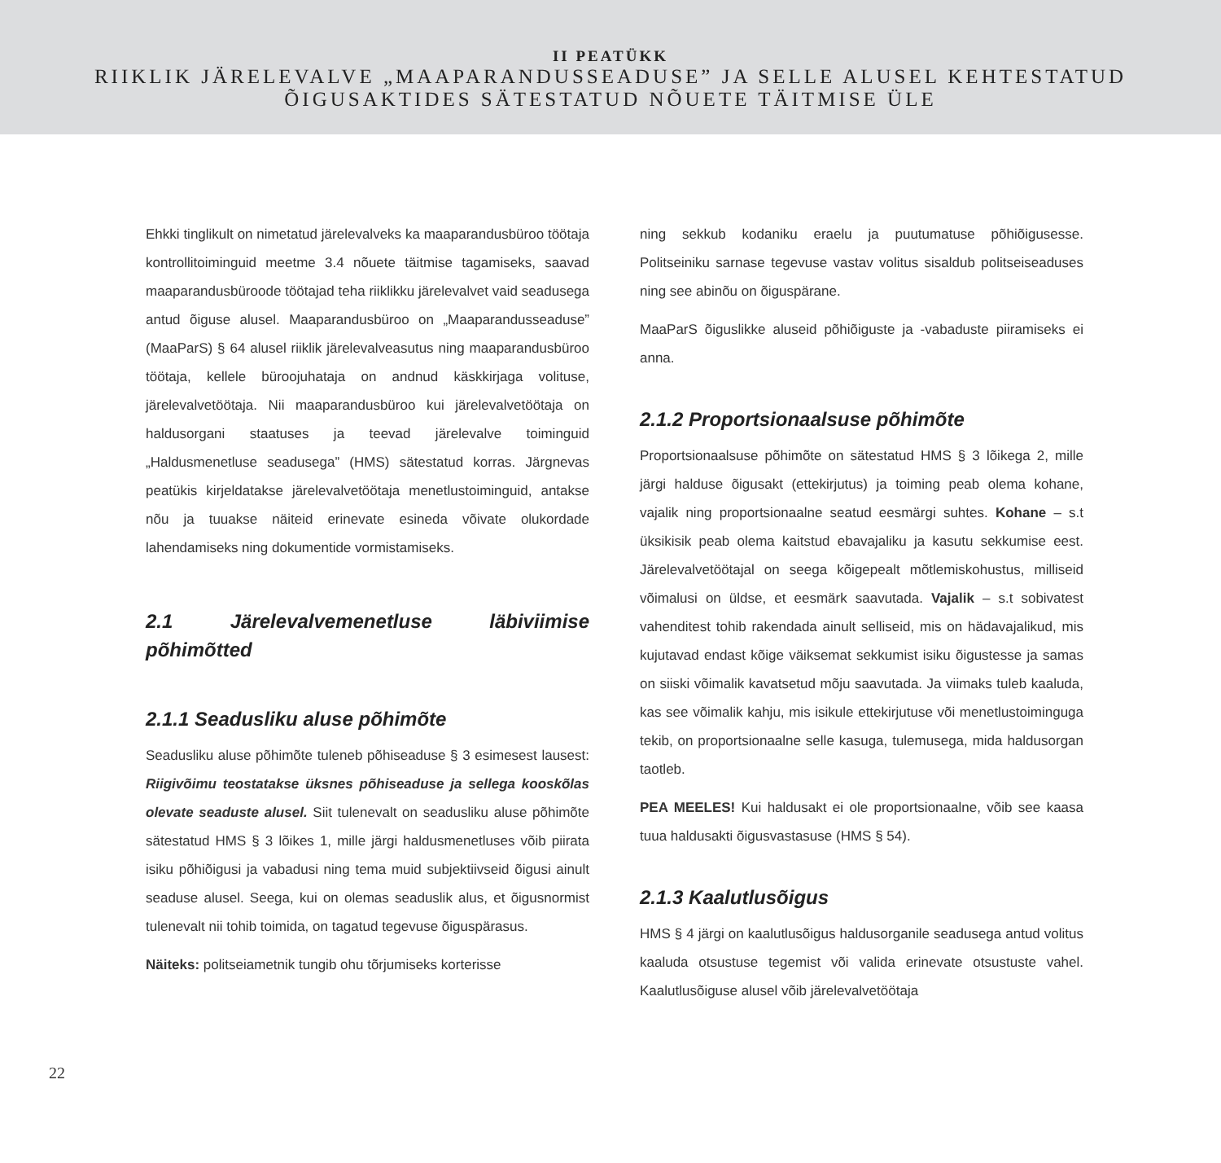II PEATÜKK
RIIKLIK JÄRELEVALVE „MAAPARANDUSSEADUSE” JA SELLE ALUSEL KEHTESTATUD
ÕIGUSAKTIDES SÄTESTATUD NÕUETE TÄITMISE ÜLE
Ehkki tinglikult on nimetatud järelevalveks ka maaparandusbüroo töötaja kontrollitoiminguid meetme 3.4 nõuete täitmise tagamiseks, saavad maaparandusbüroode töötajad teha riiklikku järelevalvet vaid seadusega antud õiguse alusel. Maaparandusbüroo on „Maaparandusseaduse” (MaaParS) § 64 alusel riiklik järelevalveasutus ning maaparandusbüroo töötaja, kellele büroojuhataja on andnud käskkirjaga volituse, järelevalvetöötaja. Nii maaparandusbüroo kui järelevalvetöötaja on haldusorgani staatuses ja teevad järelevalve toiminguid „Haldusmenetluse seadusega” (HMS) sätestatud korras. Järgnevas peatükis kirjeldatakse järelevalvetöötaja menetlustoiminguid, antakse nõu ja tuuakse näiteid erinevate esineda võivate olukordade lahendamiseks ning dokumentide vormistamiseks.
2.1 Järelevalvemenetluse läbiviimise põhimõtted
2.1.1 Seadusliku aluse põhimõte
Seadusliku aluse põhimõte tuleneb põhiseaduse § 3 esimesest lausest: Riigivõimu teostatakse üksnes põhiseaduse ja sellega kooskõlas olevate seaduste alusel. Siit tulenevalt on seadusliku aluse põhimõte sätestatud HMS § 3 lõikes 1, mille järgi haldusmenetluses võib piirata isiku põhiõigusi ja vabadusi ning tema muid subjektiivseid õigusi ainult seaduse alusel. Seega, kui on olemas seaduslik alus, et õigusnormist tulenevalt nii tohib toimida, on tagatud tegevuse õiguspärasus.
Näiteks: politseiametnik tungib ohu tõrjumiseks korterisse
ning sekkub kodaniku eraelu ja puutumatuse põhiõigusesse. Politseiniku sarnase tegevuse vastav volitus sisaldub politseiseaduses ning see abinõu on õiguspärane.
MaaParS õiguslikke aluseid põhiõiguste ja -vabaduste piiramiseks ei anna.
2.1.2 Proportsionaalsuse põhimõte
Proportsionaalsuse põhimõte on sätestatud HMS § 3 lõikega 2, mille järgi halduse õigusakt (ettekirjutus) ja toiming peab olema kohane, vajalik ning proportsionaalne seatud eesmärgi suhtes. Kohane – s.t üksikisik peab olema kaitstud ebavajaliku ja kasutu sekkumise eest. Järelevalvetöötajal on seega kõigepealt mõtlemiskohustus, milliseid võimalusi on üldse, et eesmärk saavutada. Vajalik – s.t sobivatest vahenditest tohib rakendada ainult selliseid, mis on hädavajalikud, mis kujutavad endast kõige väiksemat sekkumist isiku õigustesse ja samas on siiski võimalik kavatsetud mõju saavutada. Ja viimaks tuleb kaaluda, kas see võimalik kahju, mis isikule ettekirjutuse või menetlustoiminguga tekib, on proportsionaalne selle kasuga, tulemusega, mida haldusorgan taotleb.
PEA MEELES! Kui haldusakt ei ole proportsionaalne, võib see kaasa tuua haldusakti õigusvastasuse (HMS § 54).
2.1.3 Kaalutlusõigus
HMS § 4 järgi on kaalutlusõigus haldusorganile seadusega antud volitus kaaluda otsustuse tegemist või valida erinevate otsustuste vahel. Kaalutlusõiguse alusel võib järelevalvetöötaja
22